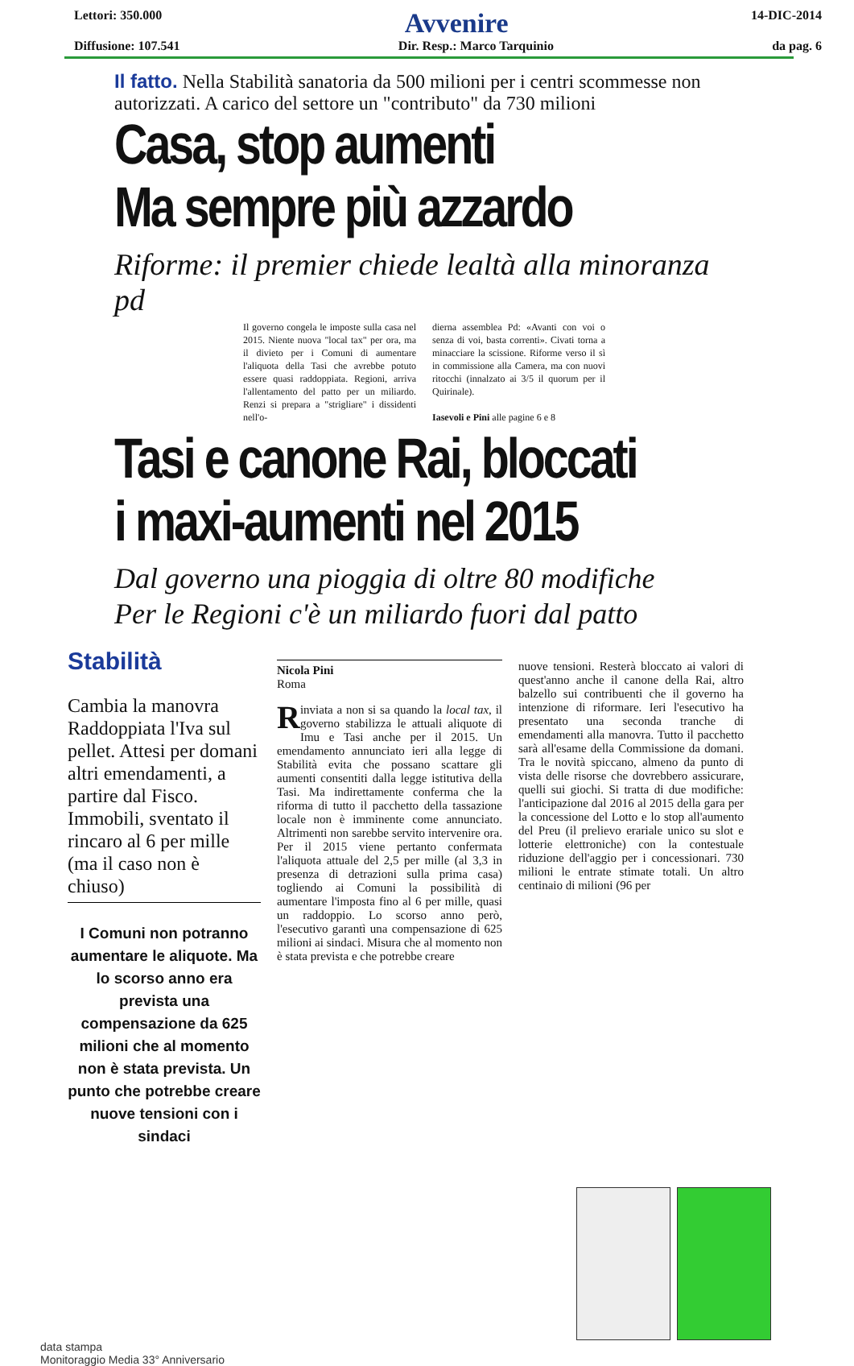Lettori: 350.000
Avvenire
14-DIC-2014
Diffusione: 107.541 Dir. Resp.: Marco Tarquinio da pag. 6
Il fatto. Nella Stabilità sanatoria da 500 milioni per i centri scommesse non autorizzati. A carico del settore un "contributo" da 730 milioni
Casa, stop aumenti
Ma sempre più azzardo
Riforme: il premier chiede lealtà alla minoranza pd
Il governo congela le imposte sulla casa nel 2015. Niente nuova "local tax" per ora, ma il divieto per i Comuni di aumentare l'aliquota della Tasi che avrebbe potuto essere quasi raddoppiata. Regioni, arriva l'allentamento del patto per un miliardo. Renzi si prepara a "strigliare" i dissidenti nell'o-
dierna assemblea Pd: «Avanti con voi o senza di voi, basta correnti». Civati torna a minacciare la scissione. Riforme verso il sì in commissione alla Camera, ma con nuovi ritocchi (innalzato ai 3/5 il quorum per il Quirinale).
Iasevoli e Pini alle pagine 6 e 8
Tasi e canone Rai, bloccati
i maxi-aumenti nel 2015
Dal governo una pioggia di oltre 80 modifiche
Per le Regioni c'è un miliardo fuori dal patto
Stabilità
Cambia la manovra Raddoppiata l'Iva sul pellet. Attesi per domani altri emendamenti, a partire dal Fisco. Immobili, sventato il rincaro al 6 per mille (ma il caso non è chiuso)
I Comuni non potranno aumentare le aliquote. Ma lo scorso anno era prevista una compensazione da 625 milioni che al momento non è stata prevista. Un punto che potrebbe creare nuove tensioni con i sindaci
Nicola Pini
Roma
Rinviata a non si sa quando la local tax, il governo stabilizza le attuali aliquote di Imu e Tasi anche per il 2015. Un emendamento annunciato ieri alla legge di Stabilità evita che possano scattare gli aumenti consentiti dalla legge istitutiva della Tasi. Ma indirettamente conferma che la riforma di tutto il pacchetto della tassazione locale non è imminente come annunciato. Altrimenti non sarebbe servito intervenire ora. Per il 2015 viene pertanto confermata l'aliquota attuale del 2,5 per mille (al 3,3 in presenza di detrazioni sulla prima casa) togliendo ai Comuni la possibilità di aumentare l'imposta fino al 6 per mille, quasi un raddoppio. Lo scorso anno però, l'esecutivo garantì una compensazione di 625 milioni ai sindaci. Misura che al momento non è stata prevista e che potrebbe creare
nuove tensioni. Resterà bloccato ai valori di quest'anno anche il canone della Rai, altro balzello sui contribuenti che il governo ha intenzione di riformare. Ieri l'esecutivo ha presentato una seconda tranche di emendamenti alla manovra. Tutto il pacchetto sarà all'esame della Commissione da domani. Tra le novità spiccano, almeno da punto di vista delle risorse che dovrebbero assicurare, quelli sui giochi. Si tratta di due modifiche: l'anticipazione dal 2016 al 2015 della gara per la concessione del Lotto e lo stop all'aumento del Preu (il prelievo erariale unico su slot e lotterie elettroniche) con la contestuale riduzione dell'aggio per i concessionari. 730 milioni le entrate stimate totali. Un altro centinaio di milioni (96 per
data stampa
Monitoraggio Media 33° Anniversario